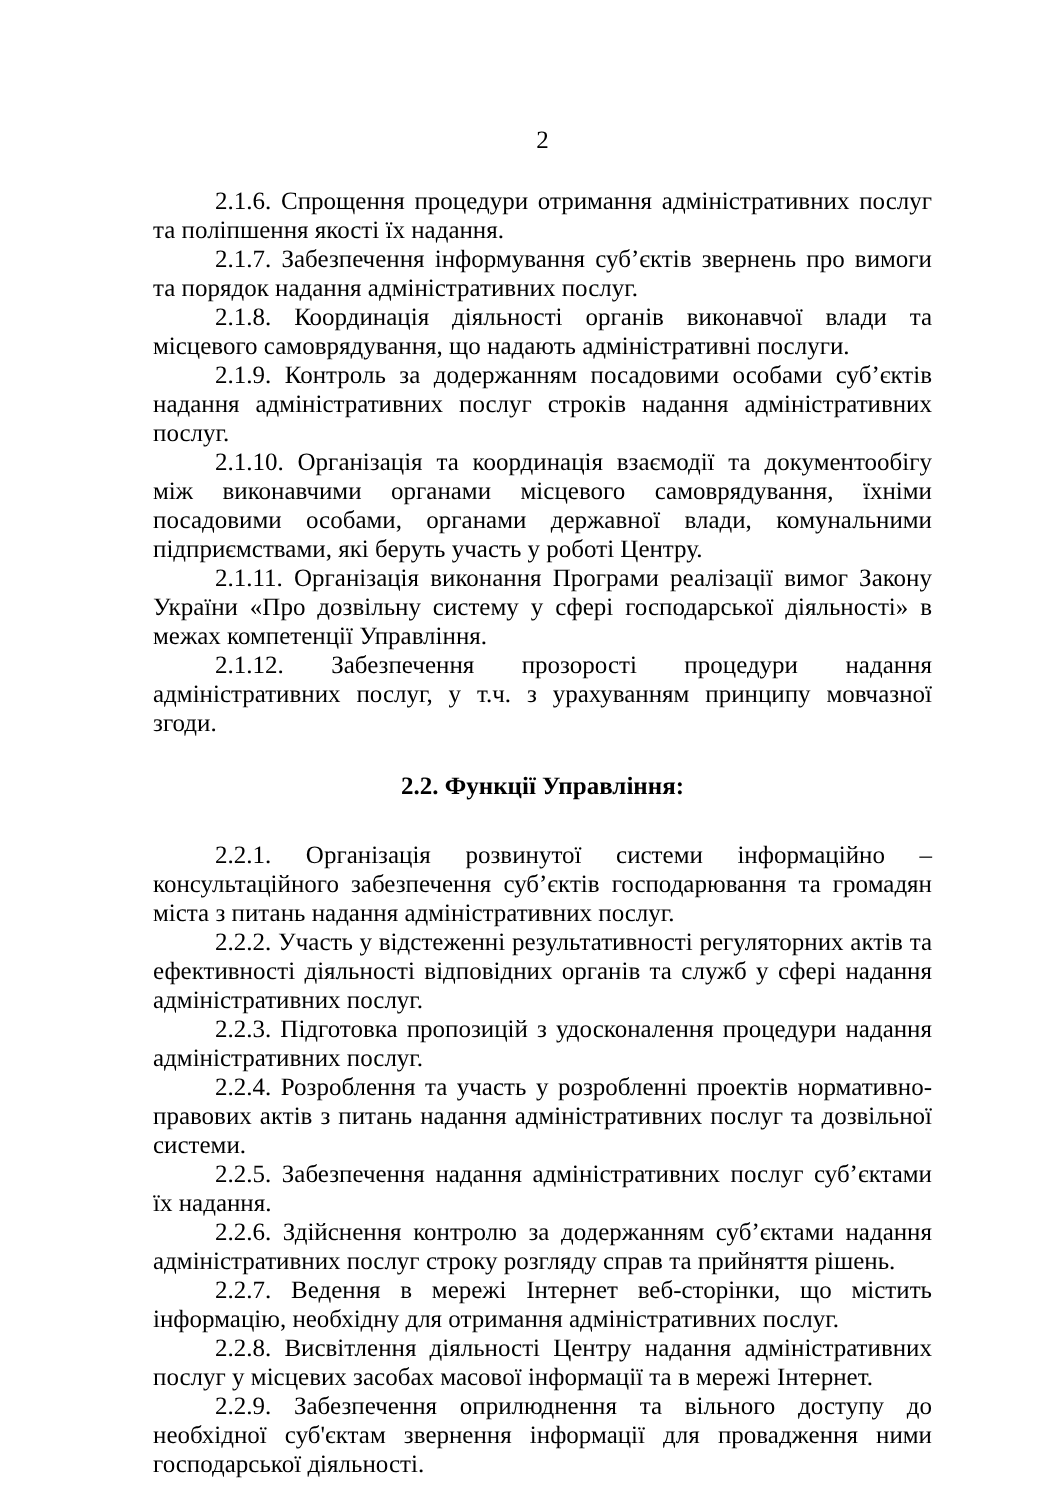2
2.1.6. Спрощення процедури отримання адміністративних послуг та поліпшення якості їх надання.
2.1.7. Забезпечення інформування суб’єктів звернень про вимоги та порядок надання адміністративних послуг.
2.1.8. Координація діяльності органів виконавчої влади та місцевого самоврядування, що надають адміністративні послуги.
2.1.9. Контроль за додержанням посадовими особами суб’єктів надання адміністративних послуг строків надання адміністративних послуг.
2.1.10. Організація та координація взаємодії та документообігу між виконавчими органами місцевого самоврядування, їхніми посадовими особами, органами державної влади, комунальними підприємствами, які беруть участь у роботі Центру.
2.1.11. Організація виконання Програми реалізації вимог Закону України «Про дозвільну систему у сфері господарської діяльності» в межах компетенції Управління.
2.1.12. Забезпечення прозорості процедури надання адміністративних послуг, у т.ч. з урахуванням принципу мовчазної згоди.
2.2. Функції Управління:
2.2.1. Організація розвинутої системи інформаційно – консультаційного забезпечення суб’єктів господарювання та громадян міста з питань надання адміністративних послуг.
2.2.2. Участь у відстеженні результативності регуляторних актів та ефективності діяльності відповідних органів та служб у сфері надання адміністративних послуг.
2.2.3. Підготовка пропозицій з удосконалення процедури надання адміністративних послуг.
2.2.4. Розроблення та участь у розробленні проектів нормативно-правових актів з питань надання адміністративних послуг та дозвільної системи.
2.2.5. Забезпечення надання адміністративних послуг суб’єктами їх надання.
2.2.6. Здійснення контролю за додержанням суб’єктами надання адміністративних послуг строку розгляду справ та прийняття рішень.
2.2.7. Ведення в мережі Інтернет веб-сторінки, що містить інформацію, необхідну для отримання адміністративних послуг.
2.2.8. Висвітлення діяльності Центру надання адміністративних послуг у місцевих засобах масової інформації та в мережі Інтернет.
2.2.9. Забезпечення оприлюднення та вільного доступу до необхідної суб'єктам звернення інформації для провадження ними господарської діяльності.